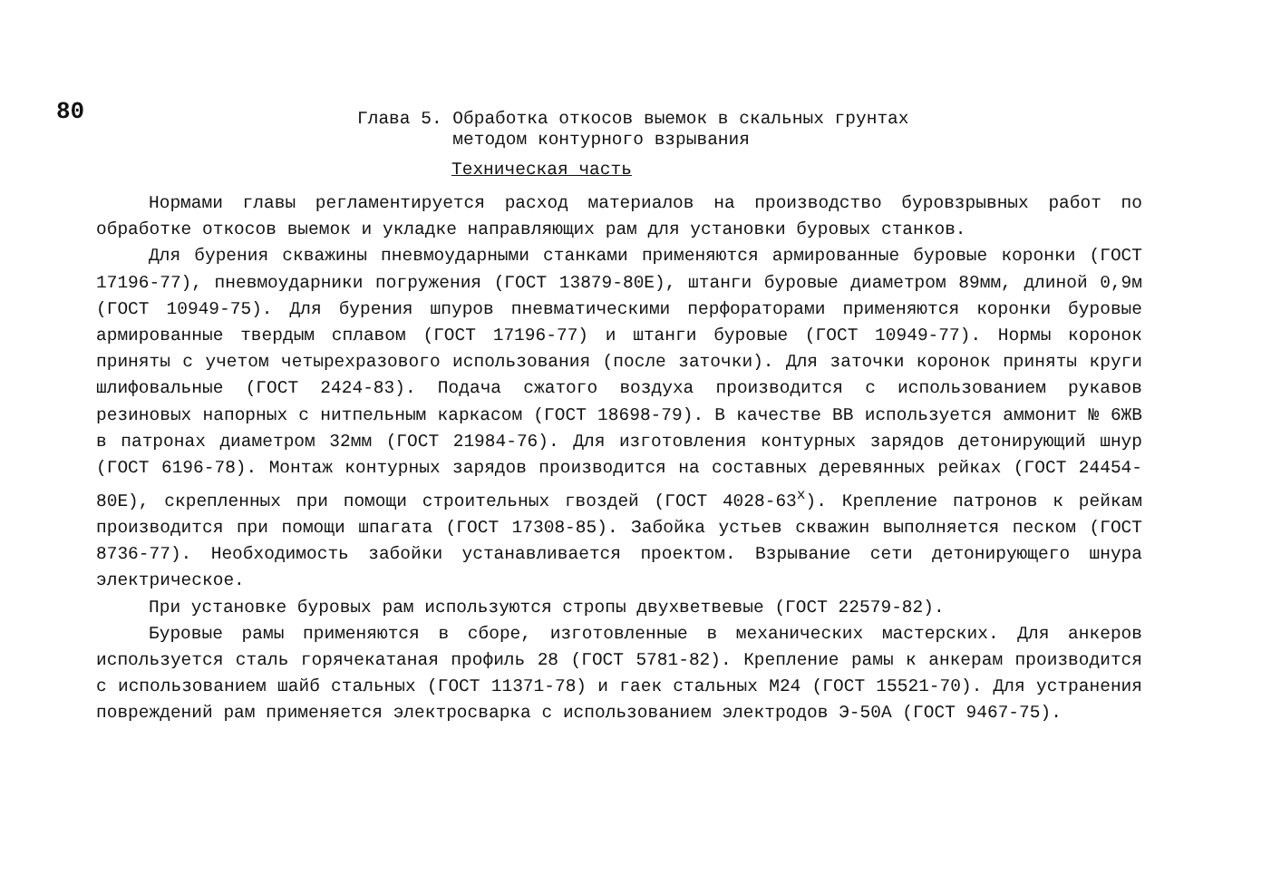80
Глава 5. Обработка откосов выемок в скальных грунтах
методом контурного взрывания
Техническая часть
Нормами главы регламентируется расход материалов на производство буровзрывных работ по обработке откосов выемок и укладке направляющих рам для установки буровых станков.
Для бурения скважины пневмоударными станками применяются армированные буровые коронки (ГОСТ 17196-77), пневмоударники погружения (ГОСТ 13879-80Е), штанги буровые диаметром 89мм, длиной 0,9м (ГОСТ 10949-75). Для бурения шпуров пневматическими перфораторами применяются коронки буровые армированные твердым сплавом (ГОСТ 17196-77) и штанги буровые (ГОСТ 10949-77). Нормы коронок приняты с учетом четырехразового использования (после заточки). Для заточки коронок приняты круги шлифовальные (ГОСТ 2424-83). Подача сжатого воздуха производится с использованием рукавов резиновых напорных с нитпельным каркасом (ГОСТ 18698-79). В качестве ВВ используется аммонит № 6ЖВ в патронах диаметром 32мм (ГОСТ 21984-76). Для изготовления контурных зарядов детонирующий шнур (ГОСТ 6196-78). Монтаж контурных зарядов производится на составных деревянных рейках (ГОСТ 24454-80Е), скрепленных при помощи строительных гвоздей (ГОСТ 4028-63<sup>х</sup>). Крепление патронов к рейкам производится при помощи шпагата (ГОСТ 17308-85). Забойка устьев скважин выполняется песком (ГОСТ 8736-77). Необходимость забойки устанавливается проектом. Взрывание сети детонирующего шнура электрическое.
При установке буровых рам используются стропы двухветвевые (ГОСТ 22579-82).
Буровые рамы применяются в сборе, изготовленные в механических мастерских. Для анкеров используется сталь горячекатаная профиль 28 (ГОСТ 5781-82). Крепление рамы к анкерам производится с использованием шайб стальных (ГОСТ 11371-78) и гаек стальных М24 (ГОСТ 15521-70). Для устранения повреждений рам применяется электросварка с использованием электродов Э-50А (ГОСТ 9467-75).